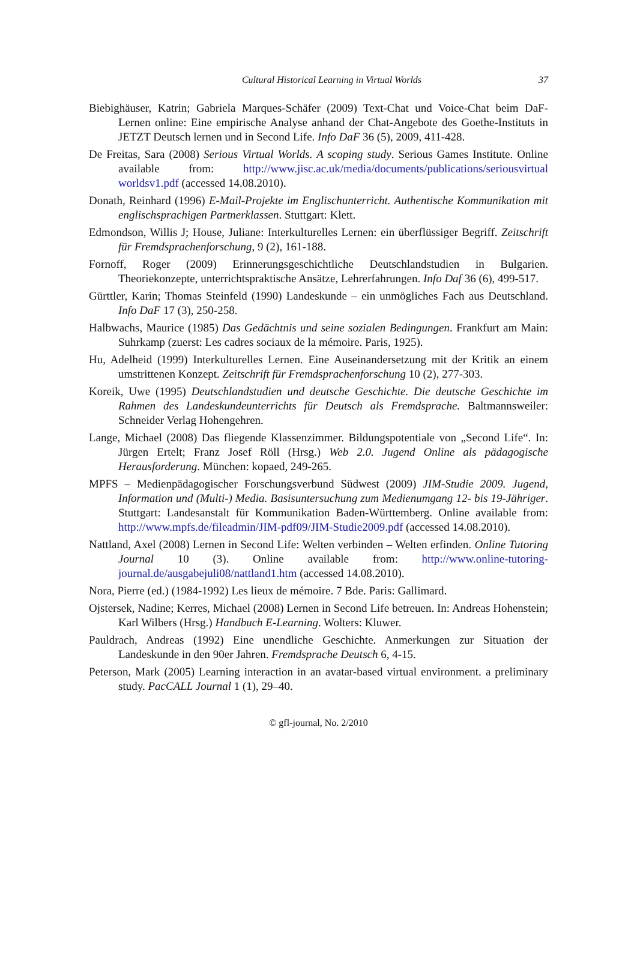Cultural Historical Learning in Virtual Worlds 37
Biebighäuser, Katrin; Gabriela Marques-Schäfer (2009) Text-Chat und Voice-Chat beim DaF-Lernen online: Eine empirische Analyse anhand der Chat-Angebote des Goethe-Instituts in JETZT Deutsch lernen und in Second Life. Info DaF 36 (5), 2009, 411-428.
De Freitas, Sara (2008) Serious Virtual Worlds. A scoping study. Serious Games Institute. Online available from: http://www.jisc.ac.uk/media/documents/publications/seriousvirtual worldsv1.pdf (accessed 14.08.2010).
Donath, Reinhard (1996) E-Mail-Projekte im Englischunterricht. Authentische Kommunikation mit englischsprachigen Partnerklassen. Stuttgart: Klett.
Edmondson, Willis J; House, Juliane: Interkulturelles Lernen: ein überflüssiger Begriff. Zeitschrift für Fremdsprachenforschung, 9 (2), 161-188.
Fornoff, Roger (2009) Erinnerungsgeschichtliche Deutschlandstudien in Bulgarien. Theoriekonzepte, unterrichtspraktische Ansätze, Lehrerfahrungen. Info Daf 36 (6), 499-517.
Gürttler, Karin; Thomas Steinfeld (1990) Landeskunde – ein unmögliches Fach aus Deutschland. Info DaF 17 (3), 250-258.
Halbwachs, Maurice (1985) Das Gedächtnis und seine sozialen Bedingungen. Frankfurt am Main: Suhrkamp (zuerst: Les cadres sociaux de la mémoire. Paris, 1925).
Hu, Adelheid (1999) Interkulturelles Lernen. Eine Auseinandersetzung mit der Kritik an einem umstrittenen Konzept. Zeitschrift für Fremdsprachenforschung 10 (2), 277-303.
Koreik, Uwe (1995) Deutschlandstudien und deutsche Geschichte. Die deutsche Geschichte im Rahmen des Landeskundeunterrichts für Deutsch als Fremdsprache. Baltmannsweiler: Schneider Verlag Hohengehren.
Lange, Michael (2008) Das fliegende Klassenzimmer. Bildungspotentiale von „Second Life“. In: Jürgen Ertelt; Franz Josef Röll (Hrsg.) Web 2.0. Jugend Online als pädagogische Herausforderung. München: kopaed, 249-265.
MPFS – Medienpädagogischer Forschungsverbund Südwest (2009) JIM-Studie 2009. Jugend, Information und (Multi-) Media. Basisuntersuchung zum Medienumgang 12- bis 19-Jähriger. Stuttgart: Landesanstalt für Kommunikation Baden-Württemberg. Online available from: http://www.mpfs.de/fileadmin/JIM-pdf09/JIM-Studie2009.pdf (accessed 14.08.2010).
Nattland, Axel (2008) Lernen in Second Life: Welten verbinden – Welten erfinden. Online Tutoring Journal 10 (3). Online available from: http://www.online-tutoring-journal.de/ausgabejuli08/nattland1.htm (accessed 14.08.2010).
Nora, Pierre (ed.) (1984-1992) Les lieux de mémoire. 7 Bde. Paris: Gallimard.
Ojstersek, Nadine; Kerres, Michael (2008) Lernen in Second Life betreuen. In: Andreas Hohenstein; Karl Wilbers (Hrsg.) Handbuch E-Learning. Wolters: Kluwer.
Pauldrach, Andreas (1992) Eine unendliche Geschichte. Anmerkungen zur Situation der Landeskunde in den 90er Jahren. Fremdsprache Deutsch 6, 4-15.
Peterson, Mark (2005) Learning interaction in an avatar-based virtual environment. a preliminary study. PacCALL Journal 1 (1), 29–40.
© gfl-journal, No. 2/2010